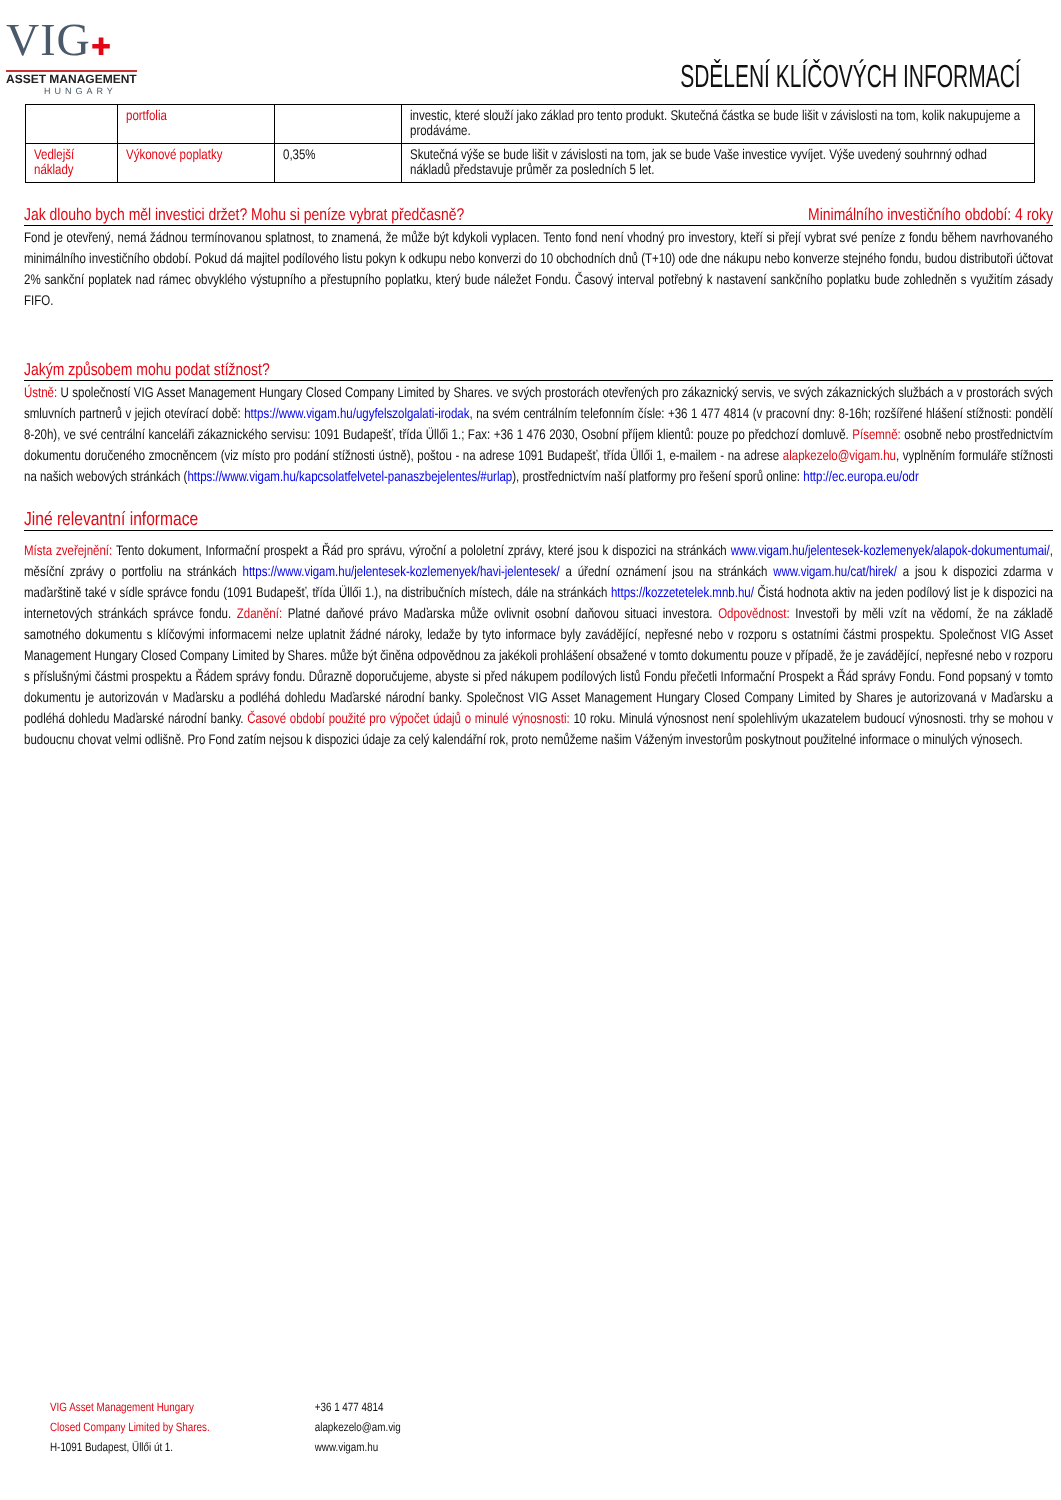VIG✚
ASSET MANAGEMENT
HUNGARY
SDĚLENÍ KLÍČOVÝCH INFORMACÍ
| | portfolia | | investic, které slouží jako základ pro tento produkt. Skutečná částka se bude lišit v závislosti na tom, kolik nakupujeme a prodáváme. |
| Vedlejší náklady | Výkonové poplatky | 0,35% | Skutečná výše se bude lišit v závislosti na tom, jak se bude Vaše investice vyvíjet. Výše uvedený souhrnný odhad nákladů představuje průměr za posledních 5 let. |
Jak dlouho bych měl investici držet? Mohu si peníze vybrat předčasně? Minimálního investičního období: 4 roky
Fond je otevřený, nemá žádnou termínovanou splatnost, to znamená, že může být kdykoli vyplacen. Tento fond není vhodný pro investory, kteří si přejí vybrat své peníze z fondu během navrhovaného minimálního investičního období. Pokud dá majitel podílového listu pokyn k odkupu nebo konverzi do 10 obchodních dnů (T+10) ode dne nákupu nebo konverze stejného fondu, budou distributoři účtovat 2% sankční poplatek nad rámec obvyklého výstupního a přestupního poplatku, který bude náležet Fondu. Časový interval potřebný k nastavení sankčního poplatku bude zohledněn s využitím zásady FIFO.
Jakým způsobem mohu podat stížnost?
Ústně: U společností VIG Asset Management Hungary Closed Company Limited by Shares. ve svých prostorách otevřených pro zákaznický servis, ve svých zákaznických službách a v prostorách svých smluvních partnerů v jejich otevírací době: https://www.vigam.hu/ugyfelszolgalati-irodak, na svém centrálním telefonním čísle: +36 1 477 4814 (v pracovní dny: 8-16h; rozšířené hlášení stížnosti: pondělí 8-20h), ve své centrální kanceláři zákaznického servisu: 1091 Budapešť, třída Üllői 1.; Fax: +36 1 476 2030, Osobní příjem klientů: pouze po předchozí domluvě. Písemně: osobně nebo prostřednictvím dokumentu doručeného zmocněncem (viz místo pro podání stížnosti ústně), poštou - na adrese 1091 Budapešť, třída Üllői 1, e-mailem - na adrese alapkezelo@vigam.hu, vyplněním formuláře stížnosti na našich webových stránkách (https://www.vigam.hu/kapcsolatfelvetel-panaszbejelentes/#urlap), prostřednictvím naší platformy pro řešení sporů online: http://ec.europa.eu/odr
Jiné relevantní informace
Místa zveřejnění: Tento dokument, Informační prospekt a Řád pro správu, výroční a pololetní zprávy, které jsou k dispozici na stránkách www.vigam.hu/jelentesek-kozlemenyek/alapok-dokumentumai/, měsíční zprávy o portfoliu na stránkách https://www.vigam.hu/jelentesek-kozlemenyek/havi-jelentesek/ a úřední oznámení jsou na stránkách www.vigam.hu/cat/hirek/ a jsou k dispozici zdarma v maďarštině také v sídle správce fondu (1091 Budapešť, třída Üllői 1.), na distribučních místech, dále na stránkách https://kozzetetelek.mnb.hu/ Čistá hodnota aktiv na jeden podílový list je k dispozici na internetových stránkách správce fondu. Zdanění: Platné daňové právo Maďarska může ovlivnit osobní daňovou situaci investora. Odpovědnost: Investoři by měli vzít na vědomí, že na základě samotného dokumentu s klíčovými informacemi nelze uplatnit žádné nároky, ledaže by tyto informace byly zavádějící, nepřesné nebo v rozporu s ostatními částmi prospektu. Společnost VIG Asset Management Hungary Closed Company Limited by Shares. může být činěna odpovědnou za jakékoli prohlášení obsažené v tomto dokumentu pouze v případě, že je zavádějící, nepřesné nebo v rozporu s příslušnými částmi prospektu a Řádem správy fondu. Důrazně doporučujeme, abyste si před nákupem podílových listů Fondu přečetli Informační Prospekt a Řád správy Fondu. Fond popsaný v tomto dokumentu je autorizován v Maďarsku a podléhá dohledu Maďarské národní banky. Společnost VIG Asset Management Hungary Closed Company Limited by Shares je autorizovaná v Maďarsku a podléhá dohledu Maďarské národní banky. Časové období použité pro výpočet údajů o minulé výnosnosti: 10 roku. Minulá výnosnost není spolehlivým ukazatelem budoucí výnosnosti. trhy se mohou v budoucnu chovat velmi odlišně. Pro Fond zatím nejsou k dispozici údaje za celý kalendářní rok, proto nemůžeme našim Váženým investorům poskytnout použitelné informace o minulých výnosech.
VIG Asset Management Hungary
Closed Company Limited by Shares.
H-1091 Budapest, Üllői út 1.
+36 1 477 4814
alapkezelo@am.vig
www.vigam.hu